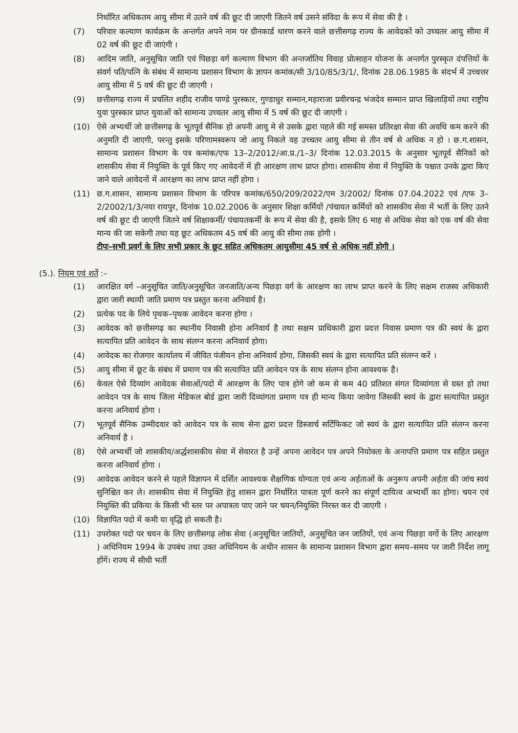निर्धारित अधिकतम आयु सीमा में उतने वर्ष की छूट दी जाएगी जितने वर्ष उसने संविदा के रूप में सेवा की है ।
(7) परिवार कल्याण कार्यक्रम के अन्तर्गत अपने नाम पर ग्रीनकार्ड धारण करने वाले छत्तीसगढ़ राज्य के आवेदकों को उच्चतर आयु सीमा में 02 वर्ष की छूट दी जाएंगी ।
(8) आदिम जाति, अनुसूचित जाति एवं पिछड़ा वर्ग कल्याण विभाग की अन्तर्जातिय विवाह प्रोत्साहन योजना के अन्तर्गत पुरस्कृत दंपत्तियों के संवर्ग पति/पत्नि के संबंध में सामान्य प्रशासन विभाग के ज्ञापन कमांक/सी 3/10/85/3/1/, दिनांक 28.06.1985 के संदर्भ में उच्चत्तर आयु सीमा में 5 वर्ष की छूट दी जाएगी ।
(9) छत्तीसगढ़ राज्य में प्रचलित शहीद राजीव पाण्डे पुरस्कार, गुण्डाधुर सम्मान,महाराजा प्रवीरचन्द्र भंजदेव सम्मान प्राप्त खिलाड़ियों तथा राष्ट्रीय युवा पुरस्कार प्राप्त युवाओं को सामान्य उच्चतर आयु सीमा में 5 वर्ष की छूट दी जाएगी ।
(10) ऐसे अभ्यर्थी जो छत्तीसगढ़ के भूतपूर्व सैनिक हो अपनी आयु मे से उसके द्वारा पहले की गई समस्त प्रतिरक्षा सेवा की अवधि कम करने की अनुमति दी जाएगी, परन्तु इसके परिणामस्वरूप जो आयु निकले वह उच्चतर आयु सीमा से तीन वर्ष से अधिक न हो । छ.ग.शासन, सामान्य प्रशासन विभाग के पत्र कमांक/एफ 13–2/2012/आ.प्र./1–3/ दिनांक 12.03.2015 के अनुसार भूतपूर्व सैनिकों को शासकीय सेवा में नियुक्ति के पूर्व किए गए आवेदनों में ही आरक्षण लाभ प्राप्त होगा। शासकीय सेवा में नियुक्ति के पश्चात उनके द्वारा किए जाने वाले आवेदनों में आरक्षण का लाभ प्राप्त नहीं होगा ।
(11) छ.ग.शासन, सामान्य प्रशासन विभाग के परिपत्र कमांक/650/209/2022/एम 3/2002/ दिनांक 07.04.2022 एवं /एफ 3–2/2002/1/3/नया रायपुर, दिनांक 10.02.2006 के अनुसार शिक्षा कर्मियों /पंचायत कर्मियों को शासकीय सेवा में भर्ती के लिए उतने वर्ष की छूट दी जाएगी जितने वर्ष शिक्षाकर्मी/ पंचायतकर्मी के रूप में सेवा की है, इसके लिए 6 माह से अधिक सेवा को एक वर्ष की सेवा मान्य की जा सकेगी तथा यह छूट अधिकतम 45 वर्ष की आयु की सीमा तक होगी ।
टीपः–सभी प्रवर्ग के लिए सभी प्रकार के छूट सहित अधिकतम आयुसीमा 45 वर्ष से अधिक नहीं होगी ।
(5.). नियम एवं शर्ते :–
(1) आरक्षित वर्ग –अनुसूचित जाति/अनुसूचित जनजाति/अन्य पिछड़ा वर्ग के आरक्षण का लाभ प्राप्त करने के लिए सक्षम राजस्व अधिकारी द्वारा जारी स्थायी जाति प्रमाण पत्र प्रस्तुत करना अनिवार्य है।
(2) प्रत्येक पद के लिये पृथक–पृथक आवेदन करना होगा ।
(3) आवेदक को छत्तीसगढ़ का स्थानीय निवासी होना अनिवार्य है तथा सक्षम प्राधिकारी द्वारा प्रदत्त निवास प्रमाण पत्र की स्वयं के द्वारा सत्यापित प्रति आवेदन के साथ संलग्न करना अनिवार्य होगा।
(4) आवेदक का रोजगार कार्यालय में जीवित पंजीयन होना अनिवार्य होगा, जिसकी स्वयं के द्वारा सत्यापित प्रति संलग्न करें ।
(5) आयु सीमा में छूट के संबंध में प्रमाण पत्र की सत्यापित प्रति आवेदन पत्र के साथ संलग्न होना आवश्यक है।
(6) केवल ऐसे दिव्यांग आवेदक सेवाओं/पदो में आरक्षण के लिए पात्र होगे जो कम से कम 40 प्रतिशत संगत दिव्यांगता से ग्रस्त हो तथा आवेदन पत्र के साथ जिला मेडिकल बोर्ड द्वारा जारी दिव्यांगता प्रमाण पत्र ही मान्य किया जावेगा जिसकी स्वयं के द्वारा सत्यापित प्रस्तुत करना अनिवार्य होगा ।
(7) भूतपूर्व सैनिक उम्मीदवार को आवेदन पत्र के साथ सेना द्वारा प्रदत्त डिस्जार्च सर्टिफिकट जो स्वयं के द्वारा सत्यापित प्रति संलग्न करना अनिवार्य है ।
(8) ऐसे अभ्यर्थी जो शासकीय/अर्द्धशासकीय सेवा में सेवारत है उन्हें अपना आवेदन पत्र अपने नियोक्ता के अनापत्ति प्रमाण पत्र सहित प्रस्तुत करना अनिवार्य होगा ।
(9) आवेदक आवेदन करने से पहले विज्ञापन में दर्शित आवश्यक शैक्षणिक योग्यता एवं अन्य अर्हताओं के अनुरूप अपनी अर्हता की जांच स्वयं सुनिश्चित कर ले। शासकीय सेवा में नियुक्ति हेतु शासन द्वारा निर्धारित पात्रता पूर्ण करने का संपूर्ण दायित्व अभ्यर्थी का होगा। चयन एवं नियुक्ति की प्रकिया के किसी भी स्तर पर अपात्रता पाए जाने पर चयन/नियुक्ति निरस्त कर दी जाएगी ।
(10) विज्ञापित पदो में कमी या वृद्धि हो सकती है।
(11) उपरोक्त पदो पर चयन के लिए छत्तीसगढ़ लोक सेवा (अनुसूचित जातियों, अनुसूचित जन जातियों, एवं अन्य पिछड़ा वर्गो के लिए आरक्षण ) अधिनियम 1994 के उपबंध तथा उक्त अधिनियम के अधीन शासन के सामान्य प्रशासन विभाग द्वारा समय–समय पर जारी निर्देश लागू होंगें। राज्य में सीधी भर्ती